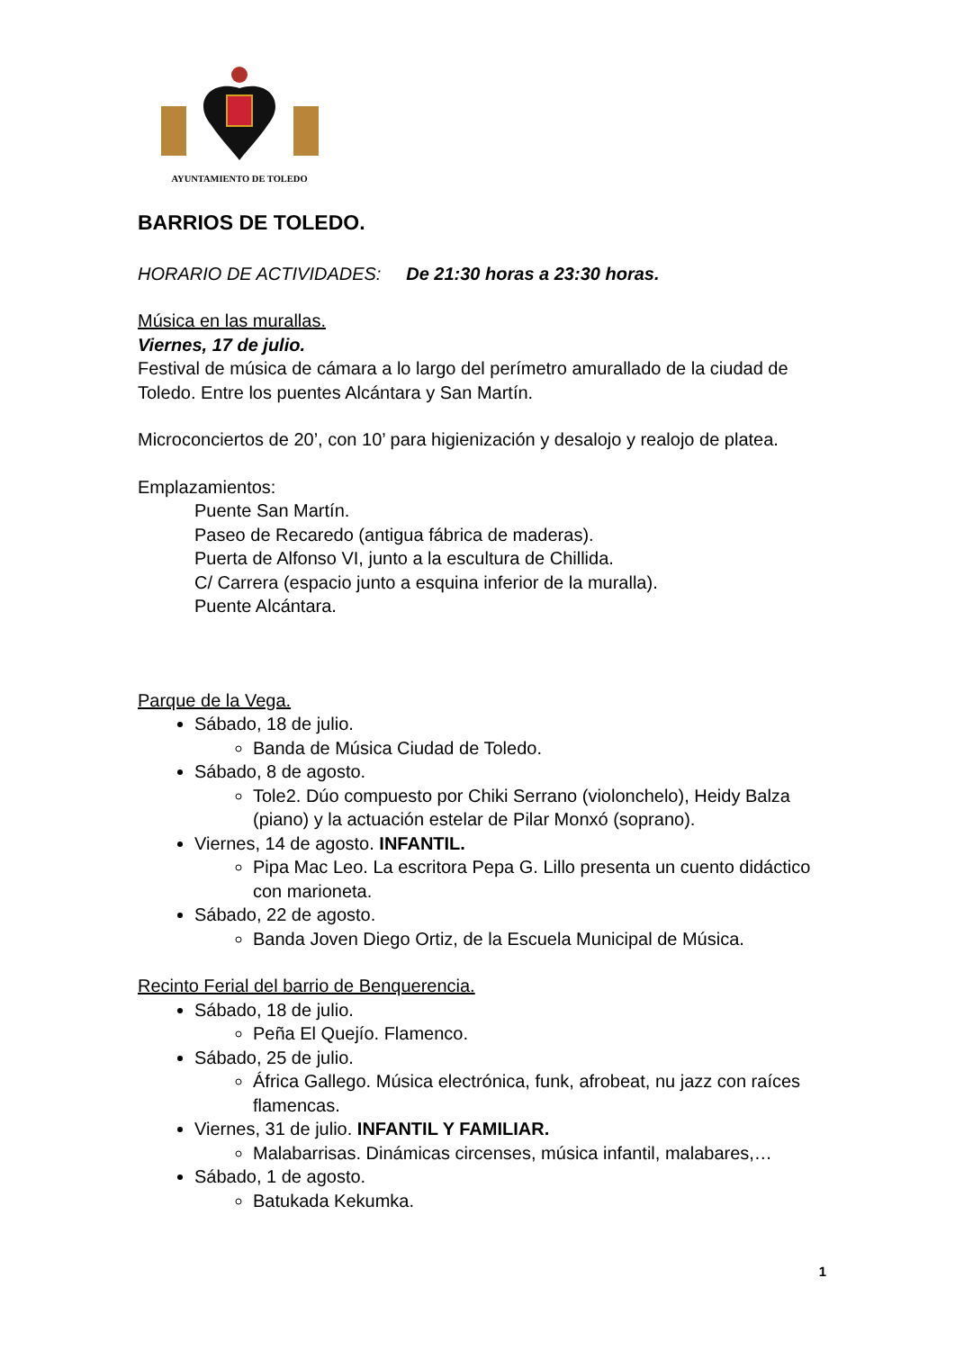AYUNTAMIENTO DE TOLEDO
BARRIOS DE TOLEDO.
HORARIO DE ACTIVIDADES: De 21:30 horas a 23:30 horas.
Música en las murallas.
Viernes, 17 de julio.
Festival de música de cámara a lo largo del perímetro amurallado de la ciudad de Toledo. Entre los puentes Alcántara y San Martín.
Microconciertos de 20’, con 10’ para higienización y desalojo y realojo de platea.
Emplazamientos:
Puente San Martín.
Paseo de Recaredo (antigua fábrica de maderas).
Puerta de Alfonso VI, junto a la escultura de Chillida.
C/ Carrera (espacio junto a esquina inferior de la muralla).
Puente Alcántara.
Parque de la Vega.
Sábado, 18 de julio.
Banda de Música Ciudad de Toledo.
Sábado, 8 de agosto.
Tole2. Dúo compuesto por Chiki Serrano (violonchelo), Heidy Balza (piano) y la actuación estelar de Pilar Monxó (soprano).
Viernes, 14 de agosto. INFANTIL.
Pipa Mac Leo. La escritora Pepa G. Lillo presenta un cuento didáctico con marioneta.
Sábado, 22 de agosto.
Banda Joven Diego Ortiz, de la Escuela Municipal de Música.
Recinto Ferial del barrio de Benquerencia.
Sábado, 18 de julio.
Peña El Quejío. Flamenco.
Sábado, 25 de julio.
África Gallego. Música electrónica, funk, afrobeat, nu jazz con raíces flamencas.
Viernes, 31 de julio. INFANTIL Y FAMILIAR.
Malabarrisas. Dinámicas circenses, música infantil, malabares,…
Sábado, 1 de agosto.
Batukada Kekumka.
1